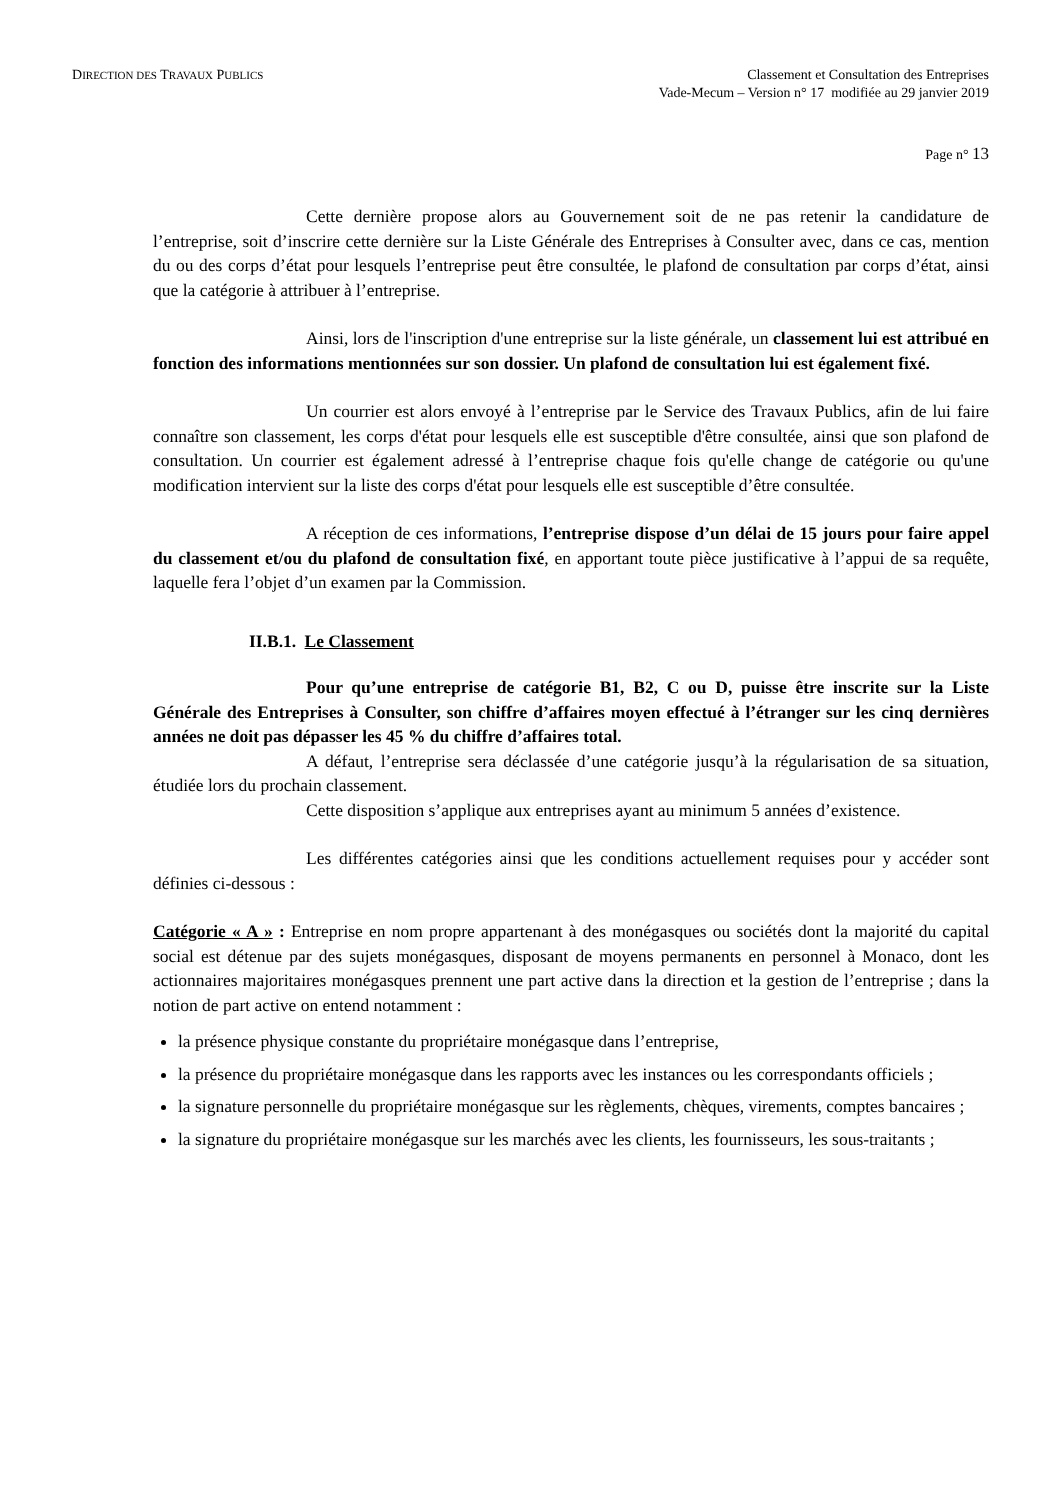DIRECTION DES TRAVAUX PUBLICS
Classement et Consultation des Entreprises
Vade-Mecum – Version n° 17 modifiée au 29 janvier 2019
Page n° 13
Cette dernière propose alors au Gouvernement soit de ne pas retenir la candidature de l’entreprise, soit d’inscrire cette dernière sur la Liste Générale des Entreprises à Consulter avec, dans ce cas, mention du ou des corps d’état pour lesquels l’entreprise peut être consultée, le plafond de consultation par corps d’état, ainsi que la catégorie à attribuer à l’entreprise.
Ainsi, lors de l'inscription d'une entreprise sur la liste générale, un classement lui est attribué en fonction des informations mentionnées sur son dossier. Un plafond de consultation lui est également fixé.
Un courrier est alors envoyé à l’entreprise par le Service des Travaux Publics, afin de lui faire connaître son classement, les corps d'état pour lesquels elle est susceptible d'être consultée, ainsi que son plafond de consultation. Un courrier est également adressé à l’entreprise chaque fois qu'elle change de catégorie ou qu'une modification intervient sur la liste des corps d'état pour lesquels elle est susceptible d’être consultée.
A réception de ces informations, l’entreprise dispose d’un délai de 15 jours pour faire appel du classement et/ou du plafond de consultation fixé, en apportant toute pièce justificative à l’appui de sa requête, laquelle fera l’objet d’un examen par la Commission.
II.B.1. Le Classement
Pour qu’une entreprise de catégorie B1, B2, C ou D, puisse être inscrite sur la Liste Générale des Entreprises à Consulter, son chiffre d’affaires moyen effectué à l’étranger sur les cinq dernières années ne doit pas dépasser les 45 % du chiffre d’affaires total.
A défaut, l’entreprise sera déclassée d’une catégorie jusqu’à la régularisation de sa situation, étudiée lors du prochain classement.
Cette disposition s’applique aux entreprises ayant au minimum 5 années d’existence.
Les différentes catégories ainsi que les conditions actuellement requises pour y accéder sont définies ci-dessous :
Catégorie « A » : Entreprise en nom propre appartenant à des monégasques ou sociétés dont la majorité du capital social est détenue par des sujets monégasques, disposant de moyens permanents en personnel à Monaco, dont les actionnaires majoritaires monégasques prennent une part active dans la direction et la gestion de l’entreprise ; dans la notion de part active on entend notamment :
la présence physique constante du propriétaire monégasque dans l’entreprise,
la présence du propriétaire monégasque dans les rapports avec les instances ou les correspondants officiels ;
la signature personnelle du propriétaire monégasque sur les règlements, chèques, virements, comptes bancaires ;
la signature du propriétaire monégasque sur les marchés avec les clients, les fournisseurs, les sous-traitants ;